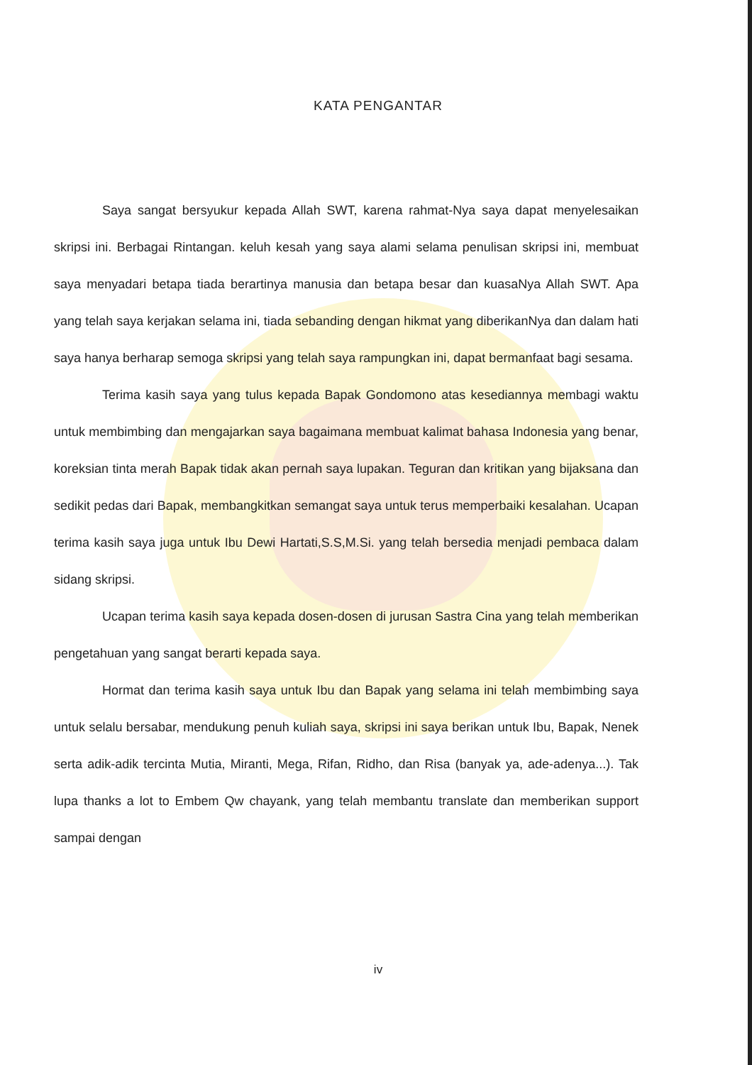KATA PENGANTAR
Saya sangat bersyukur kepada Allah SWT, karena rahmat-Nya saya dapat menyelesaikan skripsi ini. Berbagai Rintangan. keluh kesah yang saya alami selama penulisan skripsi ini, membuat saya menyadari betapa tiada berartinya manusia dan betapa besar dan kuasaNya Allah SWT. Apa yang telah saya kerjakan selama ini, tiada sebanding dengan hikmat yang diberikanNya dan dalam hati saya hanya berharap semoga skripsi yang telah saya rampungkan ini, dapat bermanfaat bagi sesama.
Terima kasih saya yang tulus kepada Bapak Gondomono atas kesediannya membagi waktu untuk membimbing dan mengajarkan saya bagaimana membuat kalimat bahasa Indonesia yang benar, koreksian tinta merah Bapak tidak akan pernah saya lupakan. Teguran dan kritikan yang bijaksana dan sedikit pedas dari Bapak, membangkitkan semangat saya untuk terus memperbaiki kesalahan. Ucapan terima kasih saya juga untuk Ibu Dewi Hartati,S.S,M.Si. yang telah bersedia menjadi pembaca dalam sidang skripsi.
Ucapan terima kasih saya kepada dosen-dosen di jurusan Sastra Cina yang telah memberikan pengetahuan yang sangat berarti kepada saya.
Hormat dan terima kasih saya untuk Ibu dan Bapak yang selama ini telah membimbing saya untuk selalu bersabar, mendukung penuh kuliah saya, skripsi ini saya berikan untuk Ibu, Bapak, Nenek serta adik-adik tercinta Mutia, Miranti, Mega, Rifan, Ridho, dan Risa (banyak ya, ade-adenya...). Tak lupa thanks a lot to Embem Qw chayank, yang telah membantu translate dan memberikan support sampai dengan
iv